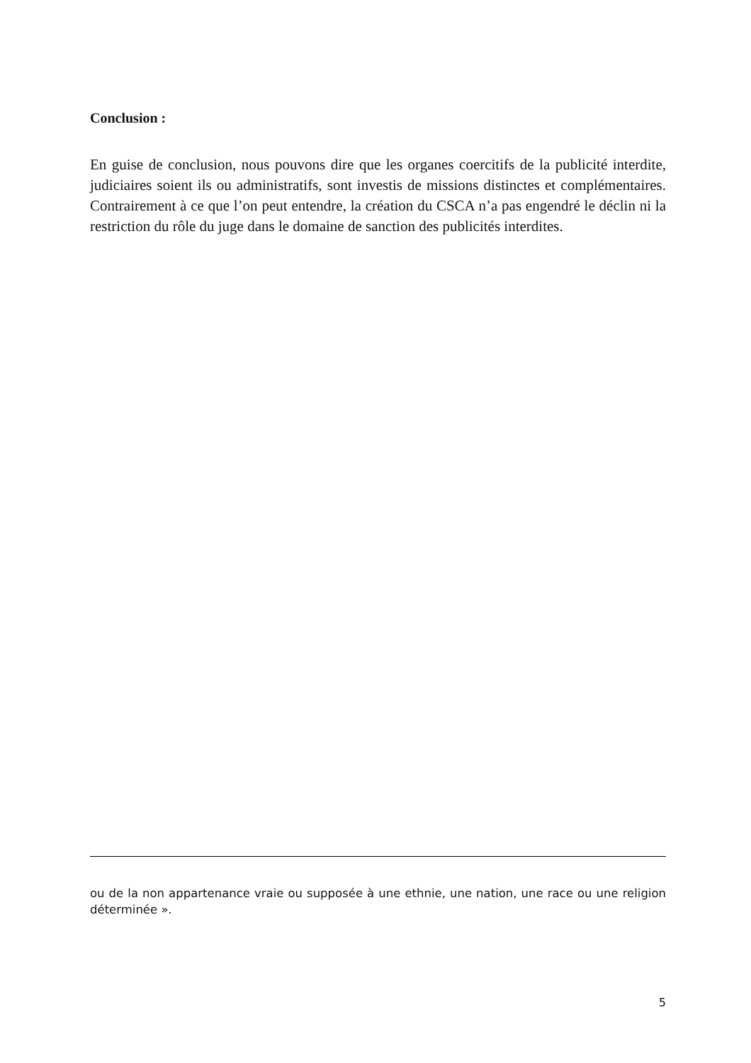Conclusion :
En guise de conclusion, nous pouvons dire que les organes coercitifs de la publicité interdite, judiciaires soient ils ou administratifs, sont investis de missions distinctes et complémentaires. Contrairement à ce que l’on peut entendre, la création du CSCA n’a pas engendré le déclin ni la restriction du rôle du juge dans le domaine de sanction des publicités interdites.
ou de la non appartenance vraie ou supposée à une ethnie, une nation, une race ou une religion déterminée ».
5